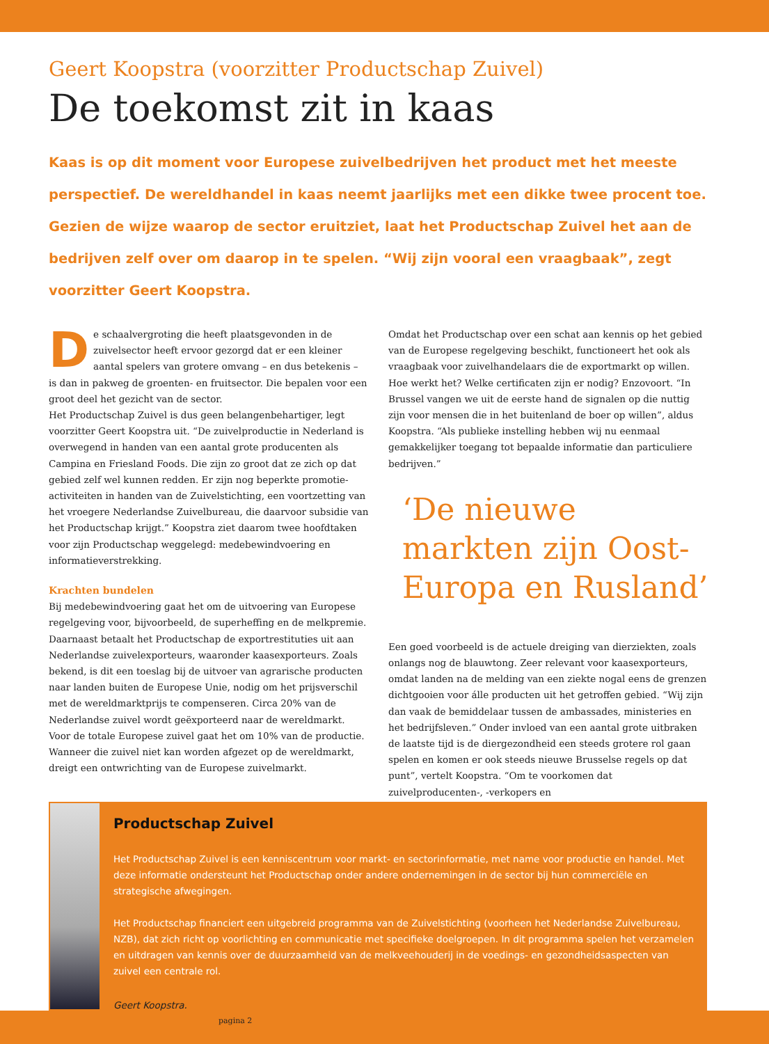Geert Koopstra (voorzitter Productschap Zuivel)
De toekomst zit in kaas
Kaas is op dit moment voor Europese zuivelbedrijven het product met het meeste perspectief. De wereldhandel in kaas neemt jaarlijks met een dikke twee procent toe. Gezien de wijze waarop de sector eruitziet, laat het Productschap Zuivel het aan de bedrijven zelf over om daarop in te spelen. “Wij zijn vooral een vraagbaak”, zegt voorzitter Geert Koopstra.
De schaalvergroting die heeft plaatsgevonden in de zuivelsector heeft ervoor gezorgd dat er een kleiner aantal spelers van grotere omvang – en dus betekenis – is dan in pakweg de groenten- en fruitsector. Die bepalen voor een groot deel het gezicht van de sector.
Het Productschap Zuivel is dus geen belangenbehartiger, legt voorzitter Geert Koopstra uit. “De zuivelproductie in Nederland is overwegend in handen van een aantal grote producenten als Campina en Friesland Foods. Die zijn zo groot dat ze zich op dat gebied zelf wel kunnen redden. Er zijn nog beperkte promotie-activiteiten in handen van de Zuivelstichting, een voortzetting van het vroegere Nederlandse Zuivelbureau, die daarvoor subsidie van het Productschap krijgt.” Koopstra ziet daarom twee hoofdtaken voor zijn Productschap weggelegd: medebewindvoering en informatieverstrekking.
Krachten bundelen
Bij medebewindvoering gaat het om de uitvoering van Europese regelgeving voor, bijvoorbeeld, de superheffing en de melkpremie. Daarnaast betaalt het Productschap de exportrestituties uit aan Nederlandse zuivelexporteurs, waaronder kaasexporteurs. Zoals bekend, is dit een toeslag bij de uitvoer van agrarische producten naar landen buiten de Europese Unie, nodig om het prijsverschil met de wereldmarktprijs te compenseren. Circa 20% van de Nederlandse zuivel wordt geëxporteerd naar de wereldmarkt. Voor de totale Europese zuivel gaat het om 10% van de productie. Wanneer die zuivel niet kan worden afgezet op de wereldmarkt, dreigt een ontwrichting van de Europese zuivelmarkt.
Omdat het Productschap over een schat aan kennis op het gebied van de Europese regelgeving beschikt, functioneert het ook als vraagbaak voor zuivelhandelaars die de exportmarkt op willen. Hoe werkt het? Welke certificaten zijn er nodig? Enzovoort. “In Brussel vangen we uit de eerste hand de signalen op die nuttig zijn voor mensen die in het buitenland de boer op willen”, aldus Koopstra. “Als publieke instelling hebben wij nu eenmaal gemakkelijker toegang tot bepaalde informatie dan particuliere bedrijven.”
‘De nieuwe markten zijn Oost-Europa en Rusland’
Een goed voorbeeld is de actuele dreiging van dierziekten, zoals onlangs nog de blauwtong. Zeer relevant voor kaasexporteurs, omdat landen na de melding van een ziekte nogal eens de grenzen dichtgooien voor álle producten uit het getroffen gebied. “Wij zijn dan vaak de bemiddelaar tussen de ambassades, ministeries en het bedrijfsleven.” Onder invloed van een aantal grote uitbraken de laatste tijd is de diergezondheid een steeds grotere rol gaan spelen en komen er ook steeds nieuwe Brusselse regels op dat punt”, vertelt Koopstra. “Om te voorkomen dat zuivelproducenten-, -verkopers en
Productschap Zuivel
Het Productschap Zuivel is een kenniscentrum voor markt- en sectorinformatie, met name voor productie en handel. Met deze informatie ondersteunt het Productschap onder andere ondernemingen in de sector bij hun commerciële en strategische afwegingen.
Het Productschap financiert een uitgebreid programma van de Zuivelstichting (voorheen het Nederlandse Zuivelbureau, NZB), dat zich richt op voorlichting en communicatie met specifieke doelgroepen. In dit programma spelen het verzamelen en uitdragen van kennis over de duurzaamheid van de melkveehouderij in de voedings- en gezondheidsaspecten van zuivel een centrale rol.
Geert Koopstra.
pagina 2